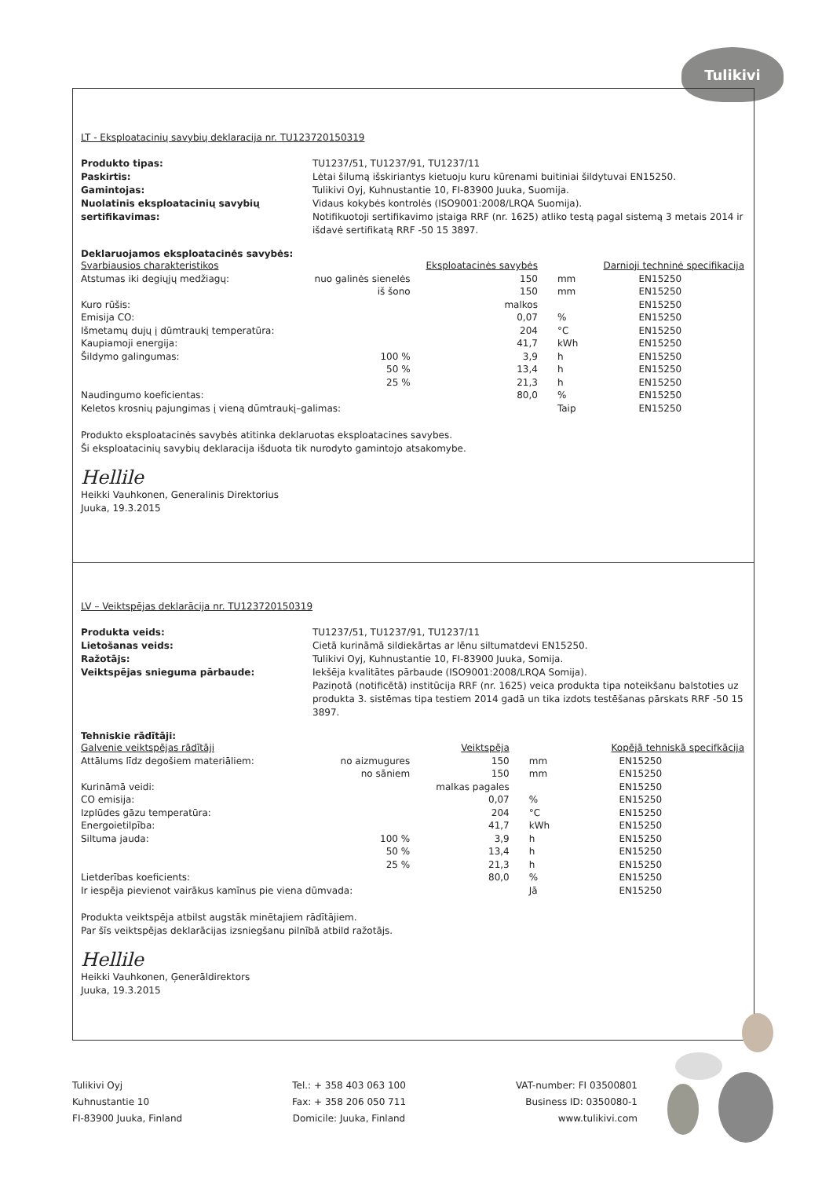Tulikivi
LT - Eksploatacinių savybių deklaracija nr. TU123720150319
Produkto tipas: TU1237/51, TU1237/91, TU1237/11 Paskirtis: Lėtai šilumą išskiriantys kietuoju kuru kūrenami buitiniai šildytuvai EN15250. Gamintojas: Tulikivi Oyj, Kuhnustantie 10, FI-83900 Juuka, Suomija. Nuolatinis eksploatacinių savybių sertifikavimas: Vidaus kokybės kontrolės (ISO9001:2008/LRQA Suomija).
Notifikuotoji sertifikavimo įstaiga RRF (nr. 1625) atliko testą pagal sistemą 3 metais 2014 ir išdavė sertifikatą RRF -50 15 3897.
Deklaruojamos eksploatacinės savybės:
| Svarbiausios charakteristikos | | Eksploatacinės savybės | | Darnioji techninė specifikacija |
| --- | --- | --- | --- | --- |
| Atstumas iki degiųjų medžiagų: | nuo galinės sienelės | 150 | mm | EN15250 |
| | iš šono | 150 | mm | EN15250 |
| Kuro rūšis: | | malkos | | EN15250 |
| Emisija CO: | | 0,07 | % | EN15250 |
| Išmetamų dujų į dūmtraukį temperatūra: | | 204 | °C | EN15250 |
| Kaupiamoji energija: | | 41,7 | kWh | EN15250 |
| Šildymo galingumas: | 100 % | 3,9 | h | EN15250 |
| | 50 % | 13,4 | h | EN15250 |
| | 25 % | 21,3 | h | EN15250 |
| Naudingumo koeficientas: | | 80,0 | % | EN15250 |
| Keletos krosnių pajungimas į vieną dūmtraukį–galimas: | | | Taip | EN15250 |
Produkto eksploatacinės savybės atitinka deklaruotas eksploatacines savybes.
Ši eksploatacinių savybių deklaracija išduota tik nurodyto gamintojo atsakomybe.
Hellile
Heikki Vauhkonen, Generalinis Direktorius
Juuka, 19.3.2015
LV – Veiktspējas deklarācija nr. TU123720150319
Produkta veids: TU1237/51, TU1237/91, TU1237/11 Lietošanas veids: Cietā kurināmā sildiekārtas ar lēnu siltumatdevi EN15250. Ražotājs: Tulikivi Oyj, Kuhnustantie 10, FI-83900 Juuka, Somija. Veiktspējas snieguma pārbaude: Iekšēja kvalitātes pārbaude (ISO9001:2008/LRQA Somija).
Paziņotā (notificētā) institūcija RRF (nr. 1625) veica produkta tipa noteikšanu balstoties uz produkta 3. sistēmas tipa testiem 2014 gadā un tika izdots testēšanas pārskats RRF -50 15 3897.
Tehniskie rādītāji:
| Galvenie veiktspējas rādītāji | | Veiktspēja | | Kopējā tehniskā specifkācija |
| --- | --- | --- | --- | --- |
| Attālums līdz degošiem materiāliem: | no aizmugures | 150 | mm | EN15250 |
| | no sāniem | 150 | mm | EN15250 |
| Kurināmā veidi: | | malkas pagales | | EN15250 |
| CO emisija: | | 0,07 | % | EN15250 |
| Izplūdes gāzu temperatūra: | | 204 | °C | EN15250 |
| Energoietilpība: | | 41,7 | kWh | EN15250 |
| Siltuma jauda: | 100 % | 3,9 | h | EN15250 |
| | 50 % | 13,4 | h | EN15250 |
| | 25 % | 21,3 | h | EN15250 |
| Lietderības koeficients: | | 80,0 | % | EN15250 |
| Ir iespēja pievienot vairākus kamīnus pie viena dūmvada: | | | Jā | EN15250 |
Produkta veiktspēja atbilst augstāk minētajiem rādītājiem.
Par šīs veiktspējas deklarācijas izsniegšanu pilnībā atbild ražotājs.
Hellile
Heikki Vauhkonen, Ģenerāldirektors
Juuka, 19.3.2015
Tulikivi Oyj
Kuhnustantie 10
FI-83900 Juuka, Finland
Tel.: + 358 403 063 100
Fax: + 358 206 050 711
Domicile: Juuka, Finland
VAT-number: FI 03500801
Business ID: 0350080-1
www.tulikivi.com